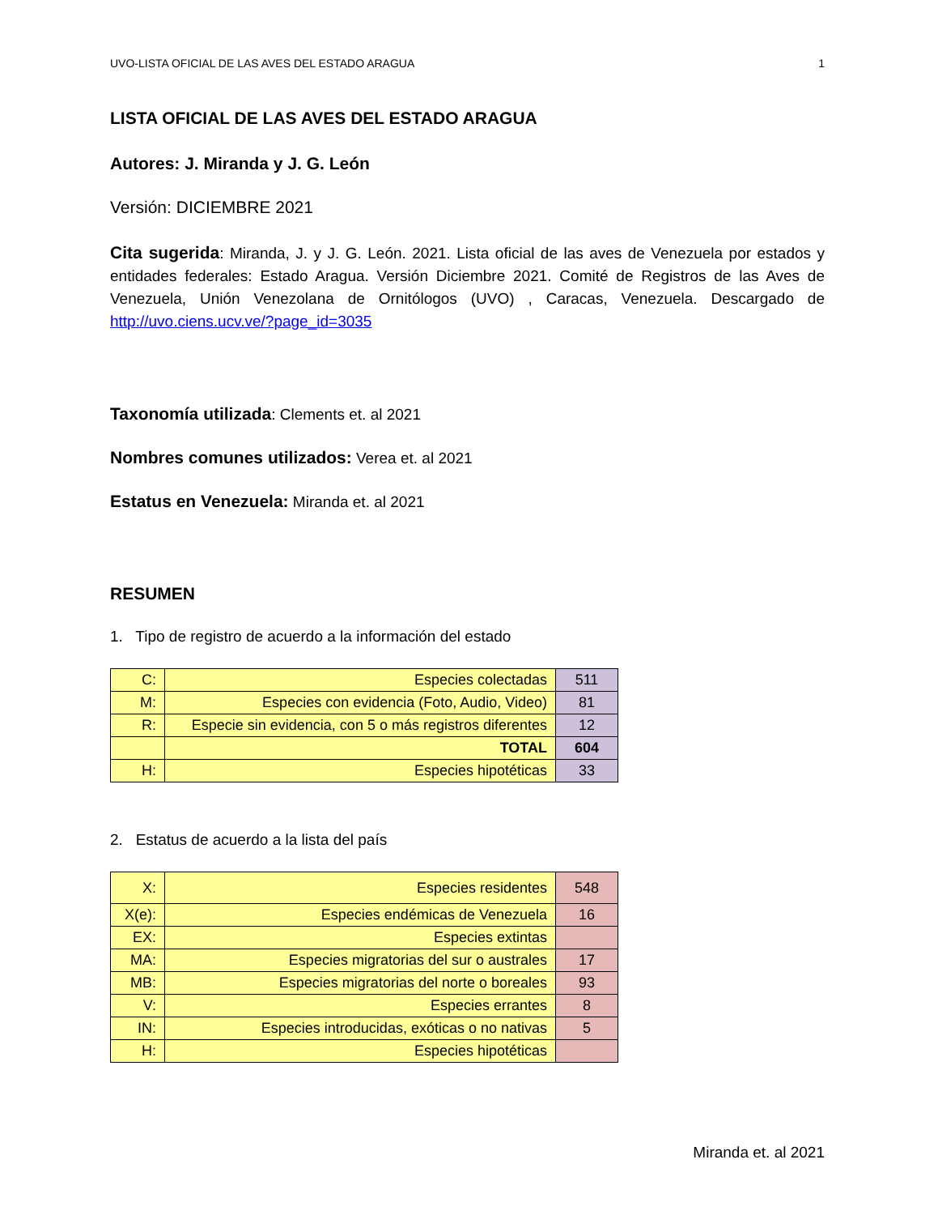UVO-LISTA OFICIAL DE LAS AVES DEL ESTADO ARAGUA 1
LISTA OFICIAL DE LAS AVES DEL ESTADO ARAGUA
Autores: J. Miranda y J. G. León
Versión: DICIEMBRE 2021
Cita sugerida: Miranda, J. y J. G. León. 2021. Lista oficial de las aves de Venezuela por estados y entidades federales: Estado Aragua. Versión Diciembre 2021. Comité de Registros de las Aves de Venezuela, Unión Venezolana de Ornitólogos (UVO) , Caracas, Venezuela. Descargado de http://uvo.ciens.ucv.ve/?page_id=3035
Taxonomía utilizada: Clements et. al 2021
Nombres comunes utilizados: Verea et. al 2021
Estatus en Venezuela: Miranda et. al 2021
RESUMEN
1. Tipo de registro de acuerdo a la información del estado
| C: | Especies colectadas | 511 |
| M: | Especies con evidencia (Foto, Audio, Video) | 81 |
| R: | Especie sin evidencia, con 5 o más registros diferentes | 12 |
| | TOTAL | 604 |
| H: | Especies hipotéticas | 33 |
2. Estatus de acuerdo a la lista del país
| X: | Especies residentes | 548 |
| X(e): | Especies endémicas de Venezuela | 16 |
| EX: | Especies extintas | |
| MA: | Especies migratorias del sur o australes | 17 |
| MB: | Especies migratorias del norte o boreales | 93 |
| V: | Especies errantes | 8 |
| IN: | Especies introducidas, exóticas o no nativas | 5 |
| H: | Especies hipotéticas | |
Miranda et. al 2021